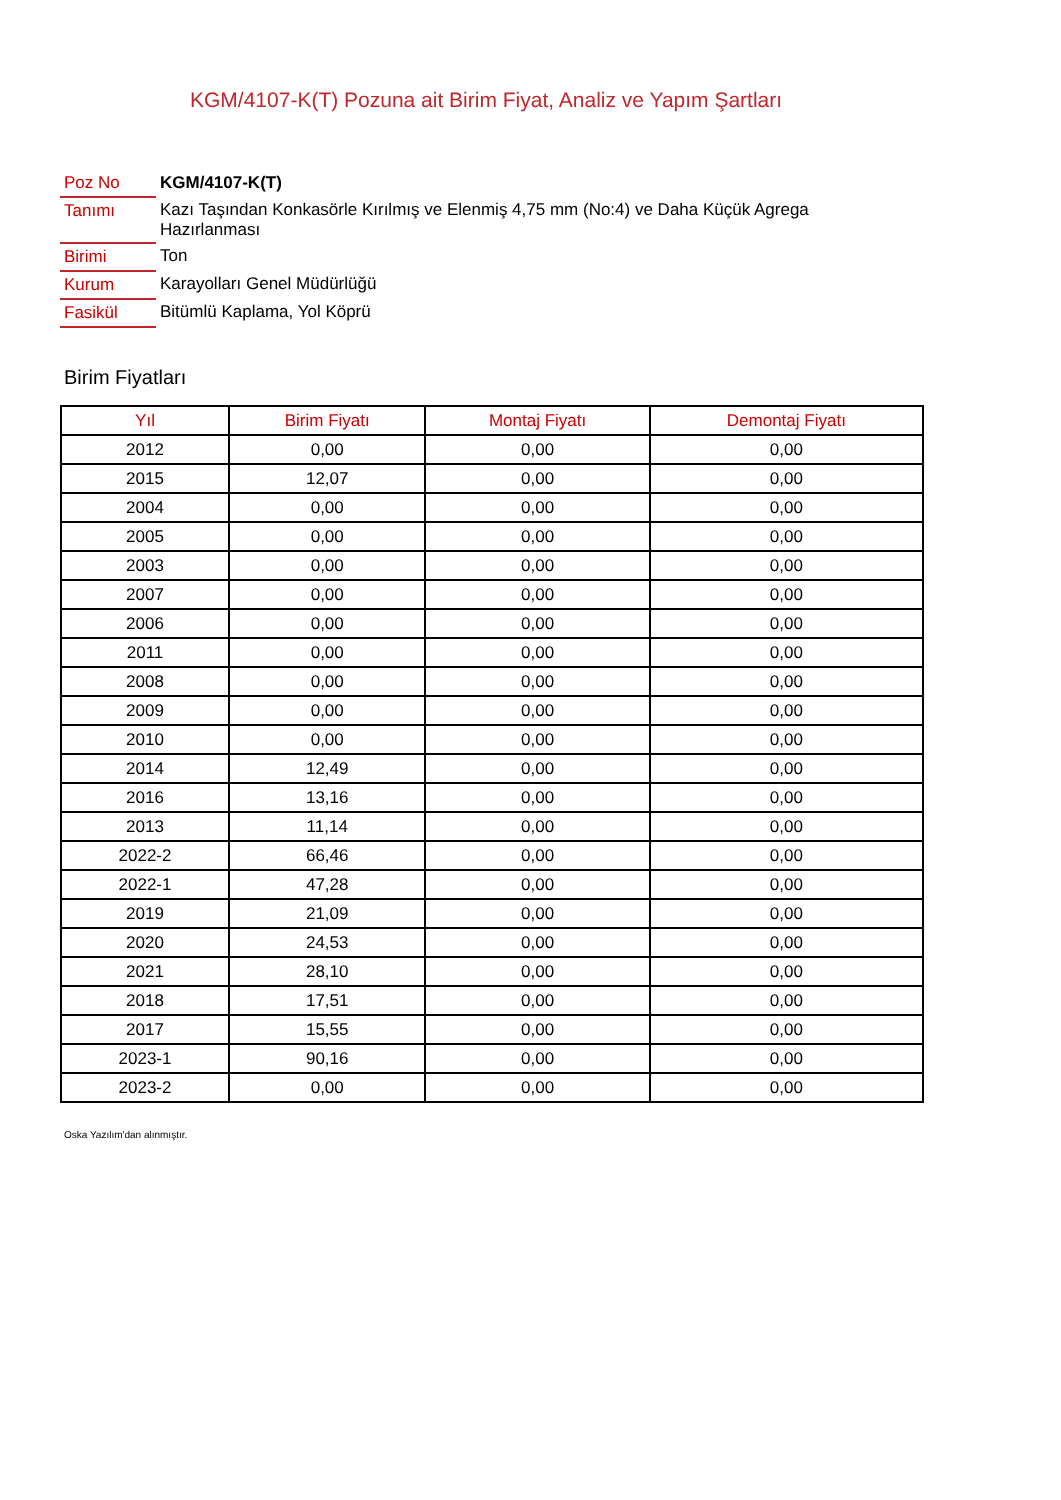KGM/4107-K(T) Pozuna ait Birim Fiyat, Analiz ve Yapım Şartları
| Poz No | KGM/4107-K(T) |
| Tanımı | Kazı Taşından Konkasörle Kırılmış ve Elenmiş 4,75 mm (No:4) ve Daha Küçük Agrega Hazırlanması |
| Birimi | Ton |
| Kurum | Karayolları Genel Müdürlüğü |
| Fasikül | Bitümlü Kaplama, Yol Köprü |
Birim Fiyatları
| Yıl | Birim Fiyatı | Montaj Fiyatı | Demontaj Fiyatı |
| --- | --- | --- | --- |
| 2012 | 0,00 | 0,00 | 0,00 |
| 2015 | 12,07 | 0,00 | 0,00 |
| 2004 | 0,00 | 0,00 | 0,00 |
| 2005 | 0,00 | 0,00 | 0,00 |
| 2003 | 0,00 | 0,00 | 0,00 |
| 2007 | 0,00 | 0,00 | 0,00 |
| 2006 | 0,00 | 0,00 | 0,00 |
| 2011 | 0,00 | 0,00 | 0,00 |
| 2008 | 0,00 | 0,00 | 0,00 |
| 2009 | 0,00 | 0,00 | 0,00 |
| 2010 | 0,00 | 0,00 | 0,00 |
| 2014 | 12,49 | 0,00 | 0,00 |
| 2016 | 13,16 | 0,00 | 0,00 |
| 2013 | 11,14 | 0,00 | 0,00 |
| 2022-2 | 66,46 | 0,00 | 0,00 |
| 2022-1 | 47,28 | 0,00 | 0,00 |
| 2019 | 21,09 | 0,00 | 0,00 |
| 2020 | 24,53 | 0,00 | 0,00 |
| 2021 | 28,10 | 0,00 | 0,00 |
| 2018 | 17,51 | 0,00 | 0,00 |
| 2017 | 15,55 | 0,00 | 0,00 |
| 2023-1 | 90,16 | 0,00 | 0,00 |
| 2023-2 | 0,00 | 0,00 | 0,00 |
Oska Yazılım'dan alınmıştır.